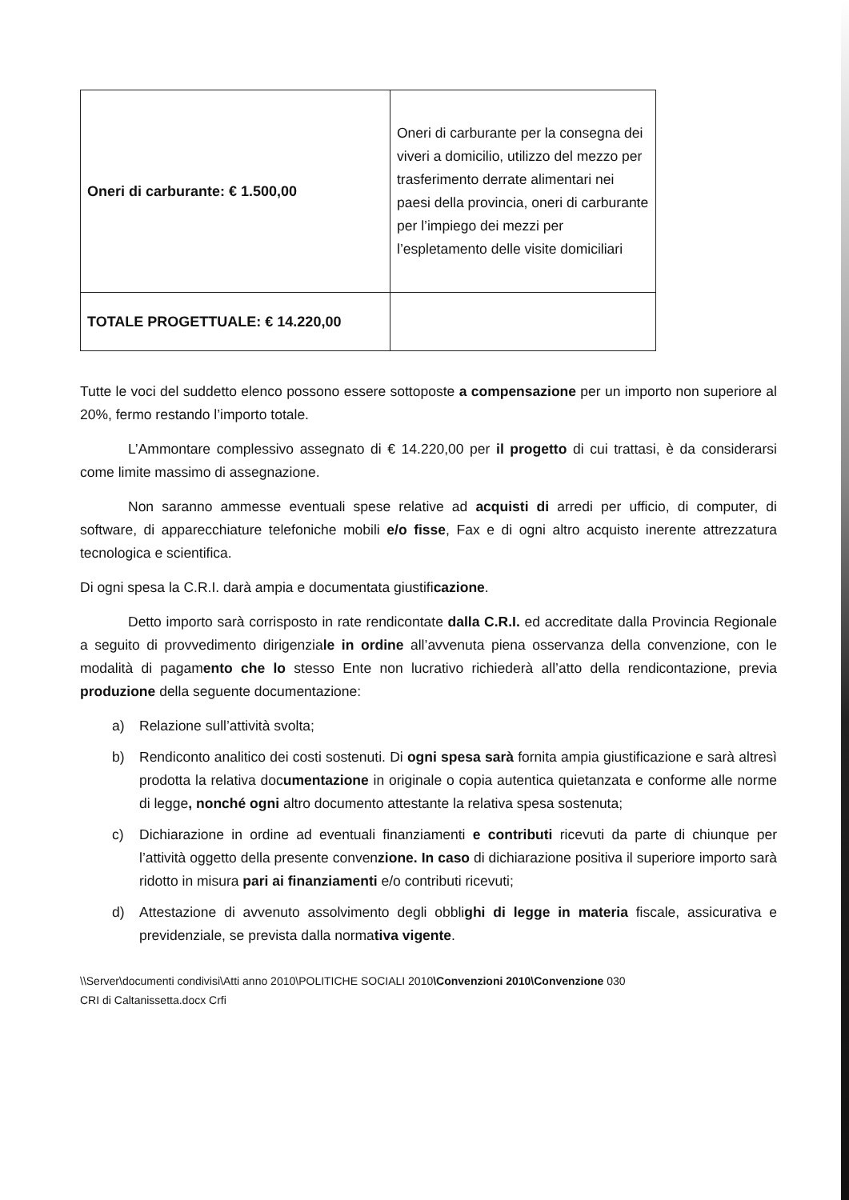| Oneri di carburante: € 1.500,00 | Oneri di carburante per la consegna dei viveri a domicilio, utilizzo del mezzo per trasferimento derrate alimentari nei paesi della provincia, oneri di carburante per l’impiego dei mezzi per l’espletamento delle visite domiciliari |
| TOTALE PROGETTUALE: € 14.220,00 | |
Tutte le voci del suddetto elenco possono essere sottoposte a compensazione per un importo non superiore al 20%, fermo restando l’importo totale.
L’Ammontare complessivo assegnato di € 14.220,00 per il progetto di cui trattasi, è da considerarsi come limite massimo di assegnazione.
Non saranno ammesse eventuali spese relative ad acquisti di arredi per ufficio, di computer, di software, di apparecchiature telefoniche mobili e/o fisse, Fax e di ogni altro acquisto inerente attrezzatura tecnologica e scientifica.
Di ogni spesa la C.R.I. darà ampia e documentata giustificazione.
Detto importo sarà corrisposto in rate rendicontate dalla C.R.I. ed accreditate dalla Provincia Regionale a seguito di provvedimento dirigenziale in ordine all’avvenuta piena osservanza della convenzione, con le modalità di pagamento che lo stesso Ente non lucrativo richiederà all’atto della rendicontazione, previa produzione della seguente documentazione:
a) Relazione sull’attività svolta;
b) Rendiconto analitico dei costi sostenuti. Di ogni spesa sarà fornita ampia giustificazione e sarà altresì prodotta la relativa documentazione in originale o copia autentica quietanzata e conforme alle norme di legge, nonché ogni altro documento attestante la relativa spesa sostenuta;
c) Dichiarazione in ordine ad eventuali finanziamenti e contributi ricevuti da parte di chiunque per l’attività oggetto della presente convenzione. In caso di dichiarazione positiva il superiore importo sarà ridotto in misura pari ai finanziamenti e/o contributi ricevuti;
d) Attestazione di avvenuto assolvimento degli obblighi di legge in materia fiscale, assicurativa e previdenziale, se prevista dalla normativa vigente.
\\Server\documenti condivisi\Atti anno 2010\POLITICHE SOCIALI 2010\Convenzioni 2010\Convenzione 030
CRI di Caltanissetta.docx Crfi